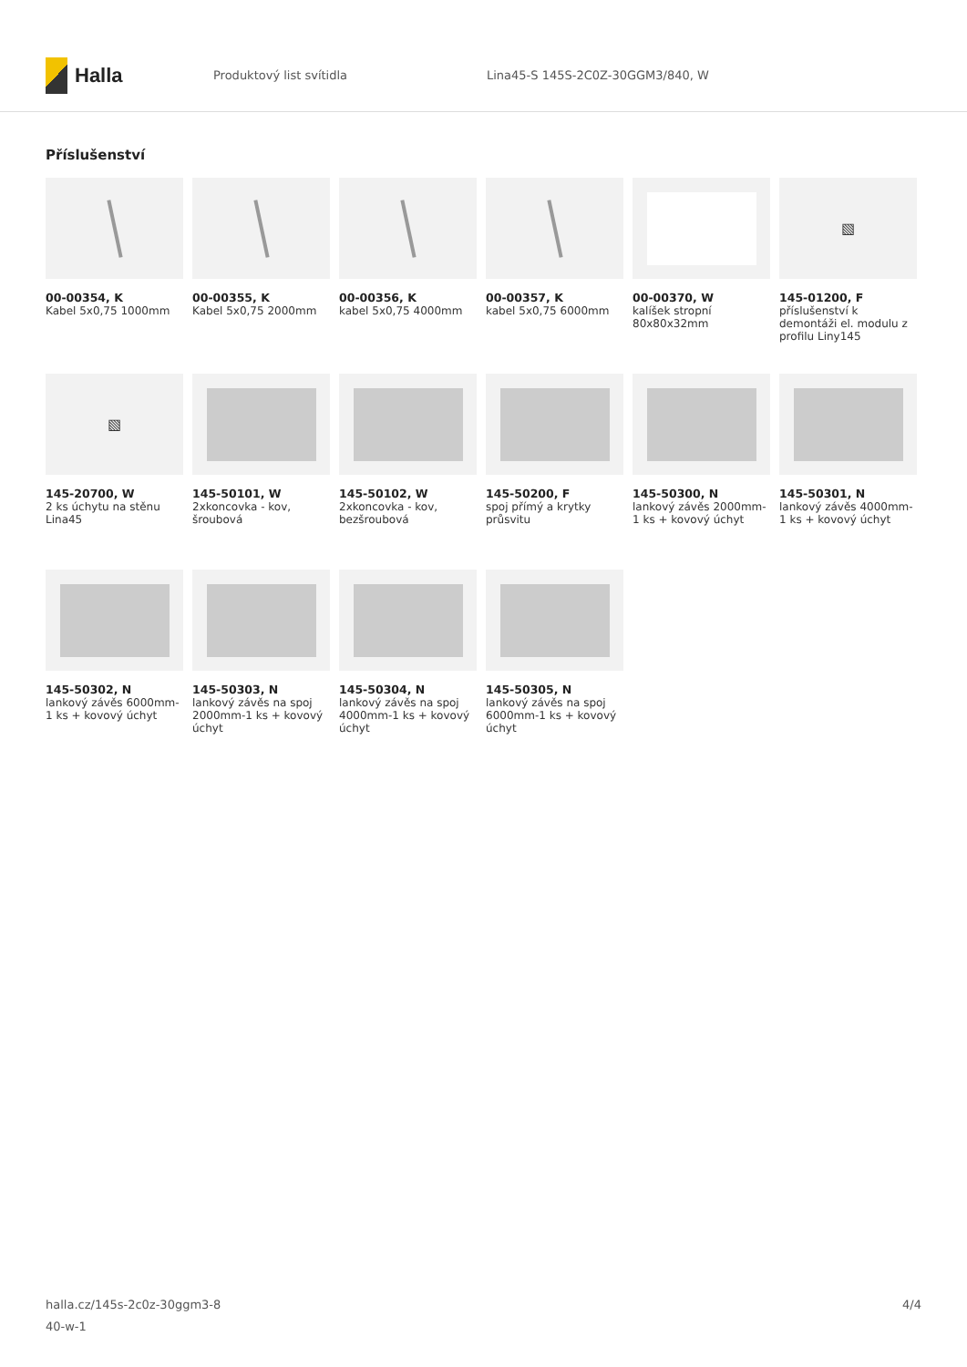Halla
Produktový list svítidla
Lina45-S 145S-2C0Z-30GGM3/840, W
Příslušenství
00-00354, K
Kabel 5x0,75 1000mm
00-00355, K
Kabel 5x0,75 2000mm
00-00356, K
kabel 5x0,75 4000mm
00-00357, K
kabel 5x0,75 6000mm
00-00370, W
kalíšek stropní 80x80x32mm
▧
145-01200, F
příslušenství k demontáži el. modulu z profilu Liny145
▧
145-20700, W
2 ks úchytu na stěnu Lina45
145-50101, W
2xkoncovka - kov, šroubová
145-50102, W
2xkoncovka - kov, bezšroubová
145-50200, F
spoj přímý a krytky průsvitu
145-50300, N
lankový závěs 2000mm-1 ks + kovový úchyt
145-50301, N
lankový závěs 4000mm-1 ks + kovový úchyt
145-50302, N
lankový závěs 6000mm-1 ks + kovový úchyt
145-50303, N
lankový závěs na spoj 2000mm-1 ks + kovový úchyt
145-50304, N
lankový závěs na spoj 4000mm-1 ks + kovový úchyt
145-50305, N
lankový závěs na spoj 6000mm-1 ks + kovový úchyt
halla.cz/145s-2c0z-30ggm3-8
40-w-1
4/4